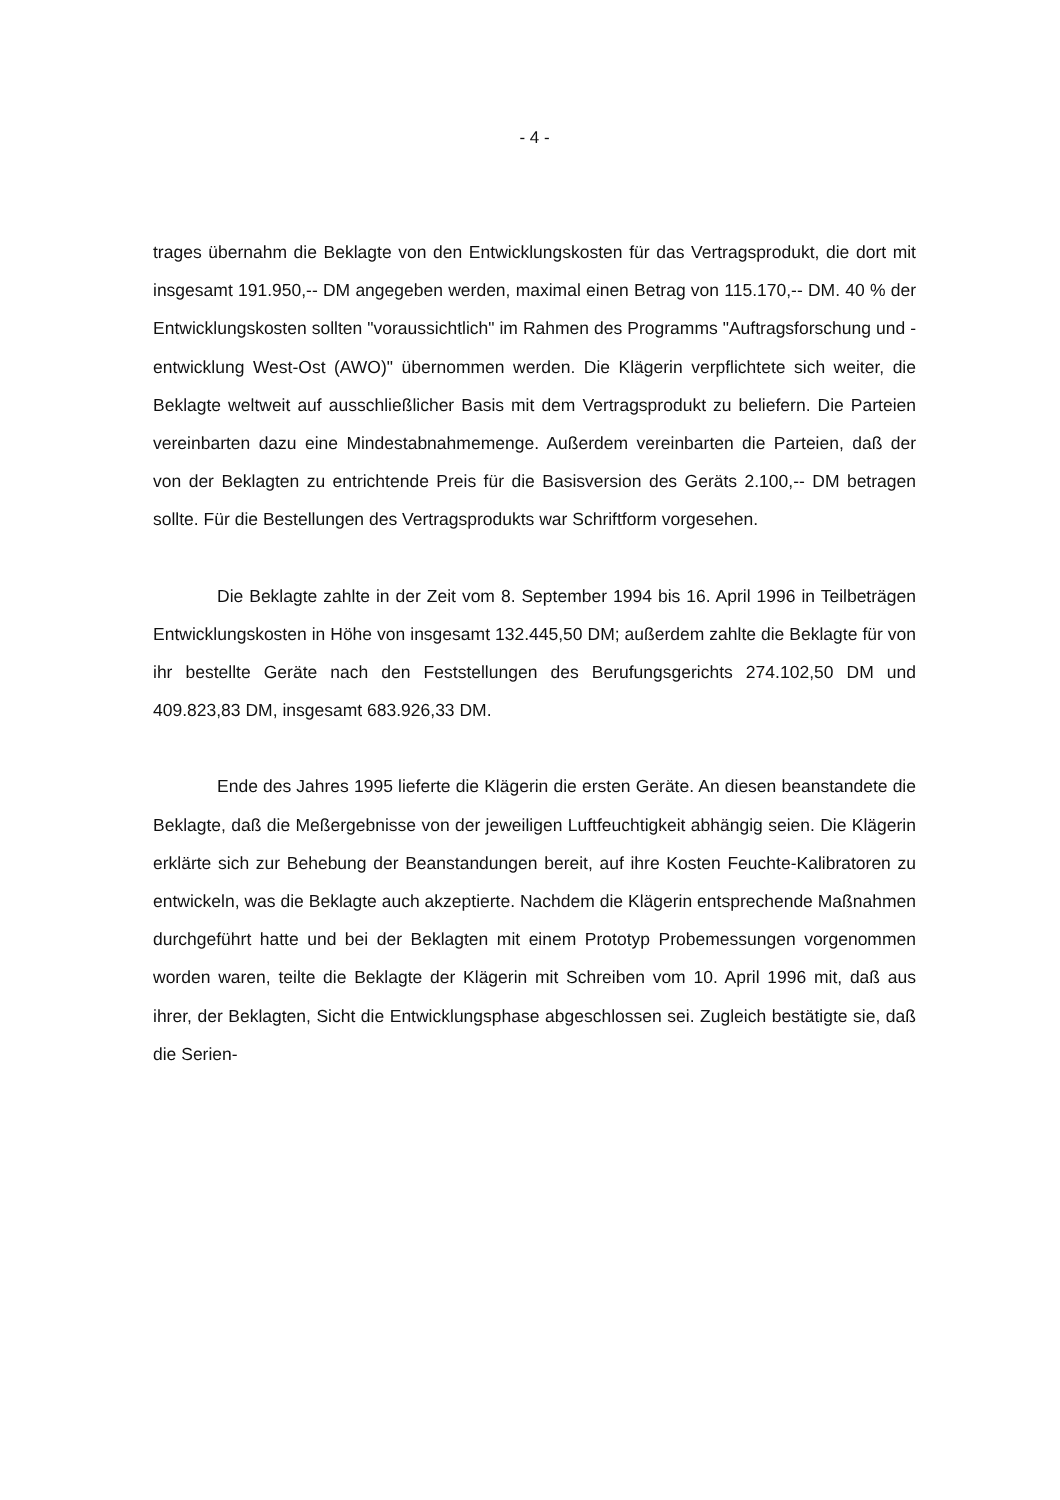- 4 -
trages übernahm die Beklagte von den Entwicklungskosten für das Vertrags­produkt, die dort mit insgesamt 191.950,-- DM angegeben werden, maximal einen Betrag von 115.170,-- DM. 40 % der Entwicklungskosten sollten "voraus­sichtlich" im Rahmen des Programms "Auftragsforschung und -entwicklung West-Ost (AWO)" übernommen werden. Die Klägerin verpflichtete sich weiter, die Beklagte weltweit auf ausschließlicher Basis mit dem Vertragsprodukt zu beliefern. Die Parteien vereinbarten dazu eine Mindestabnahmemenge. Außer­dem vereinbarten die Parteien, daß der von der Beklagten zu entrichtende Preis für die Basisversion des Geräts 2.100,-- DM betragen sollte. Für die Be­stellungen des Vertragsprodukts war Schriftform vorgesehen.
Die Beklagte zahlte in der Zeit vom 8. September 1994 bis 16. April 1996 in Teilbeträgen Entwicklungskosten in Höhe von insgesamt 132.445,50 DM; außerdem zahlte die Beklagte für von ihr bestellte Geräte nach den Feststellungen des Berufungsgerichts 274.102,50 DM und 409.823,83 DM, insgesamt 683.926,33 DM.
Ende des Jahres 1995 lieferte die Klägerin die ersten Geräte. An diesen beanstandete die Beklagte, daß die Meßergebnisse von der jeweiligen Luft­feuchtigkeit abhängig seien. Die Klägerin erklärte sich zur Behebung der Be­anstandungen bereit, auf ihre Kosten Feuchte-Kalibratoren zu entwickeln, was die Beklagte auch akzeptierte. Nachdem die Klägerin entsprechende Maßnah­men durchgeführt hatte und bei der Beklagten mit einem Prototyp Probemes­sungen vorgenommen worden waren, teilte die Beklagte der Klägerin mit Schreiben vom 10. April 1996 mit, daß aus ihrer, der Beklagten, Sicht die Ent­wicklungsphase abgeschlossen sei. Zugleich bestätigte sie, daß die Serien-